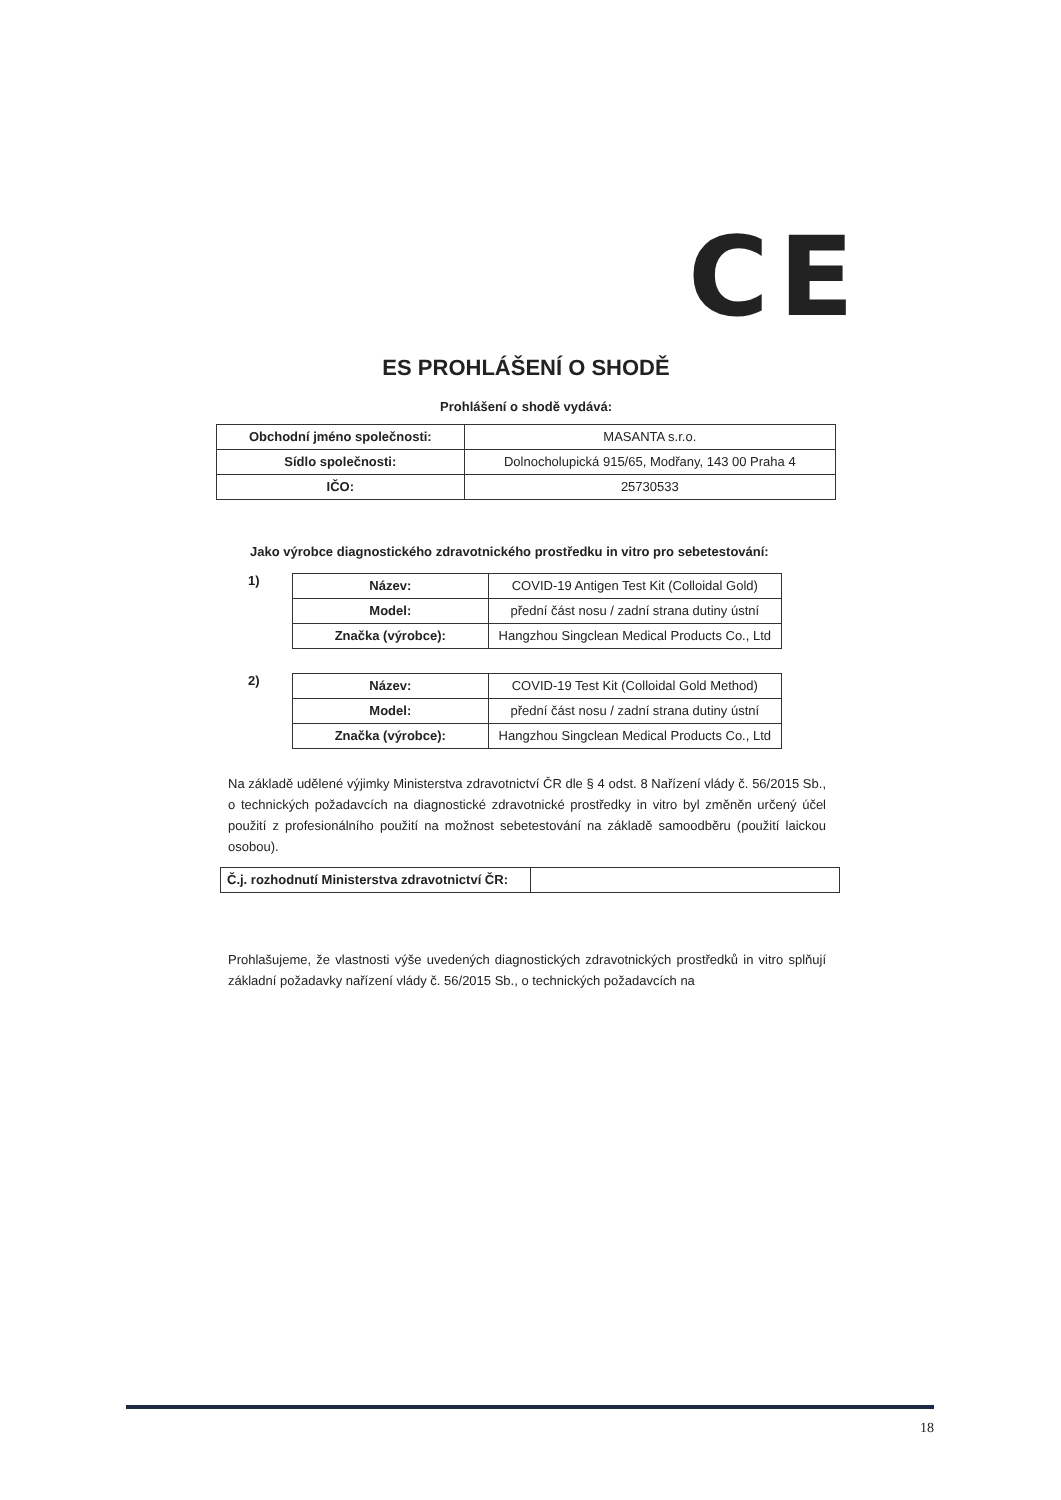CE
ES PROHLÁŠENÍ O SHODĚ
Prohlášení o shodě vydává:
| Obchodní jméno společnosti: | MASANTA s.r.o. |
| Sídlo společnosti: | Dolnocholupická 915/65, Modřany, 143 00 Praha 4 |
| IČO: | 25730533 |
Jako výrobce diagnostického zdravotnického prostředku in vitro pro sebetestování:
1)
| Název: | COVID-19 Antigen Test Kit (Colloidal Gold) |
| Model: | přední část nosu / zadní strana dutiny ústní |
| Značka (výrobce): | Hangzhou Singclean Medical Products Co., Ltd |
2)
| Název: | COVID-19 Test Kit (Colloidal Gold Method) |
| Model: | přední část nosu / zadní strana dutiny ústní |
| Značka (výrobce): | Hangzhou Singclean Medical Products Co., Ltd |
Na základě udělené výjimky Ministerstva zdravotnictví ČR dle § 4 odst. 8 Nařízení vlády č. 56/2015 Sb., o technických požadavcích na diagnostické zdravotnické prostředky in vitro byl změněn určený účel použití z profesionálního použití na možnost sebetestování na základě samoodběru (použití laickou osobou).
| Č.j. rozhodnutí Ministerstva zdravotnictví ČR: | |
Prohlašujeme, že vlastnosti výše uvedených diagnostických zdravotnických prostředků in vitro splňují základní požadavky nařízení vlády č. 56/2015 Sb., o technických požadavcích na
18